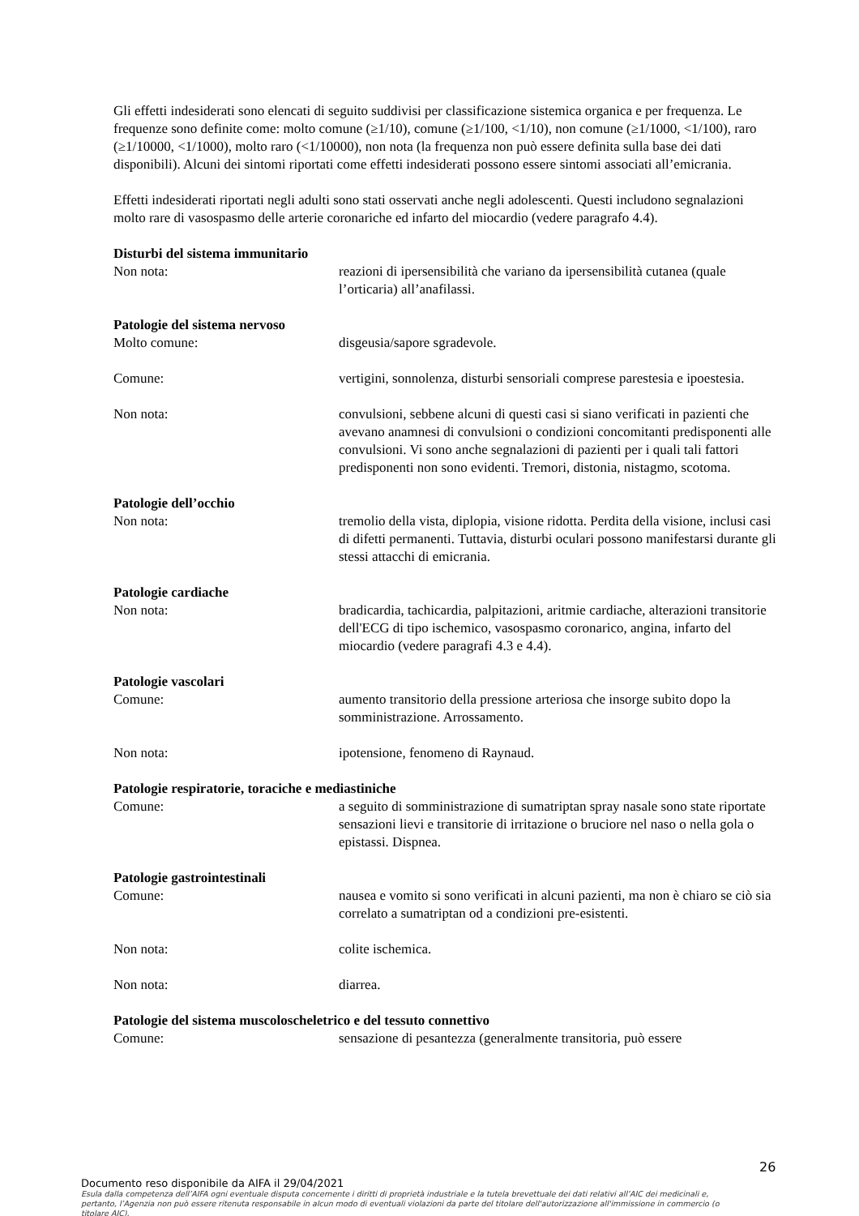Gli effetti indesiderati sono elencati di seguito suddivisi per classificazione sistemica organica e per frequenza. Le frequenze sono definite come: molto comune (≥1/10), comune (≥1/100, <1/10), non comune (≥1/1000, <1/100), raro (≥1/10000, <1/1000), molto raro (<1/10000), non nota (la frequenza non può essere definita sulla base dei dati disponibili). Alcuni dei sintomi riportati come effetti indesiderati possono essere sintomi associati all’emicrania.
Effetti indesiderati riportati negli adulti sono stati osservati anche negli adolescenti. Questi includono segnalazioni molto rare di vasospasmo delle arterie coronariche ed infarto del miocardio (vedere paragrafo 4.4).
Disturbi del sistema immunitario
Non nota: reazioni di ipersensibilità che variano da ipersensibilità cutanea (quale l’orticaria) all’anafilassi.
Patologie del sistema nervoso
Molto comune: disgeusia/sapore sgradevole.
Comune: vertigini, sonnolenza, disturbi sensoriali comprese parestesia e ipoestesia.
Non nota: convulsioni, sebbene alcuni di questi casi si siano verificati in pazienti che avevano anamnesi di convulsioni o condizioni concomitanti predisponenti alle convulsioni. Vi sono anche segnalazioni di pazienti per i quali tali fattori predisponenti non sono evidenti. Tremori, distonia, nistagmo, scotoma.
Patologie dell’occhio
Non nota: tremolio della vista, diplopia, visione ridotta. Perdita della visione, inclusi casi di difetti permanenti. Tuttavia, disturbi oculari possono manifestarsi durante gli stessi attacchi di emicrania.
Patologie cardiache
Non nota: bradicardia, tachicardia, palpitazioni, aritmie cardiache, alterazioni transitorie dell'ECG di tipo ischemico, vasospasmo coronarico, angina, infarto del miocardio (vedere paragrafi 4.3 e 4.4).
Patologie vascolari
Comune: aumento transitorio della pressione arteriosa che insorge subito dopo la somministrazione. Arrossamento.
Non nota: ipotensione, fenomeno di Raynaud.
Patologie respiratorie, toraciche e mediastiniche
Comune: a seguito di somministrazione di sumatriptan spray nasale sono state riportate sensazioni lievi e transitorie di irritazione o bruciore nel naso o nella gola o epistassi. Dispnea.
Patologie gastrointestinali
Comune: nausea e vomito si sono verificati in alcuni pazienti, ma non è chiaro se ciò sia correlato a sumatriptan od a condizioni pre-esistenti.
Non nota: colite ischemica.
Non nota: diarrea.
Patologie del sistema muscoloscheletrico e del tessuto connettivo
Comune: sensazione di pesantezza (generalmente transitoria, può essere
26
Documento reso disponibile da AIFA il 29/04/2021
Esula dalla competenza dell’AIFA ogni eventuale disputa concernente i diritti di proprietà industriale e la tutela brevettuale dei dati relativi all’AIC dei medicinali e, pertanto, l’Agenzia non può essere ritenuta responsabile in alcun modo di eventuali violazioni da parte del titolare dell'autorizzazione all'immissione in commercio (o titolare AIC).